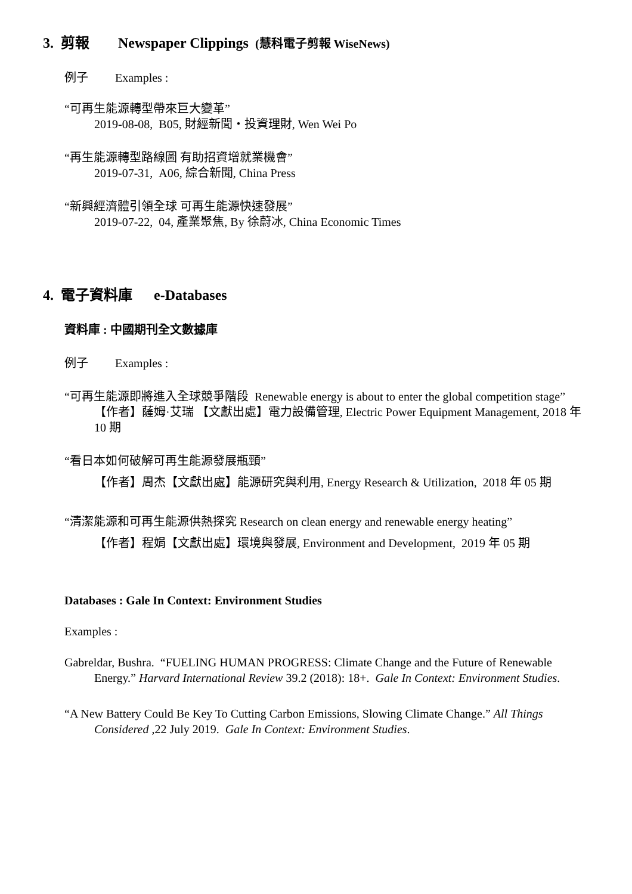3. 剪報 Newspaper Clippings (慧科電子剪報 WiseNews)
例子 Examples :
“可再生能源轉型帶來巨大變革”
2019-08-08, B05, 財經新聞・投資理財, Wen Wei Po
“再生能源轉型路線圖 有助招資增就業機會”
2019-07-31, A06, 綜合新聞, China Press
“新興經濟體引領全球 可再生能源快速發展”
2019-07-22, 04, 產業聚焦, By 徐蔚冰, China Economic Times
4. 電子資料庫 e-Databases
資料庫 : 中國期刊全文數據庫
例子 Examples :
“可再生能源即將進入全球競爭階段 Renewable energy is about to enter the global competition stage”
【作者】薩姆·艾瑞 【文獻出處】電力設備管理, Electric Power Equipment Management, 2018 年 10 期
“看日本如何破解可再生能源發展瓶頸”
【作者】周杰【文獻出處】能源研究與利用, Energy Research & Utilization, 2018 年 05 期
“清潔能源和可再生能源供熱探究 Research on clean energy and renewable energy heating”
【作者】程娟【文獻出處】環境與發展, Environment and Development, 2019 年 05 期
Databases : Gale In Context: Environment Studies
Examples :
Gabreldar, Bushra. “FUELING HUMAN PROGRESS: Climate Change and the Future of Renewable Energy.” Harvard International Review 39.2 (2018): 18+. Gale In Context: Environment Studies.
“A New Battery Could Be Key To Cutting Carbon Emissions, Slowing Climate Change.” All Things Considered ,22 July 2019. Gale In Context: Environment Studies.